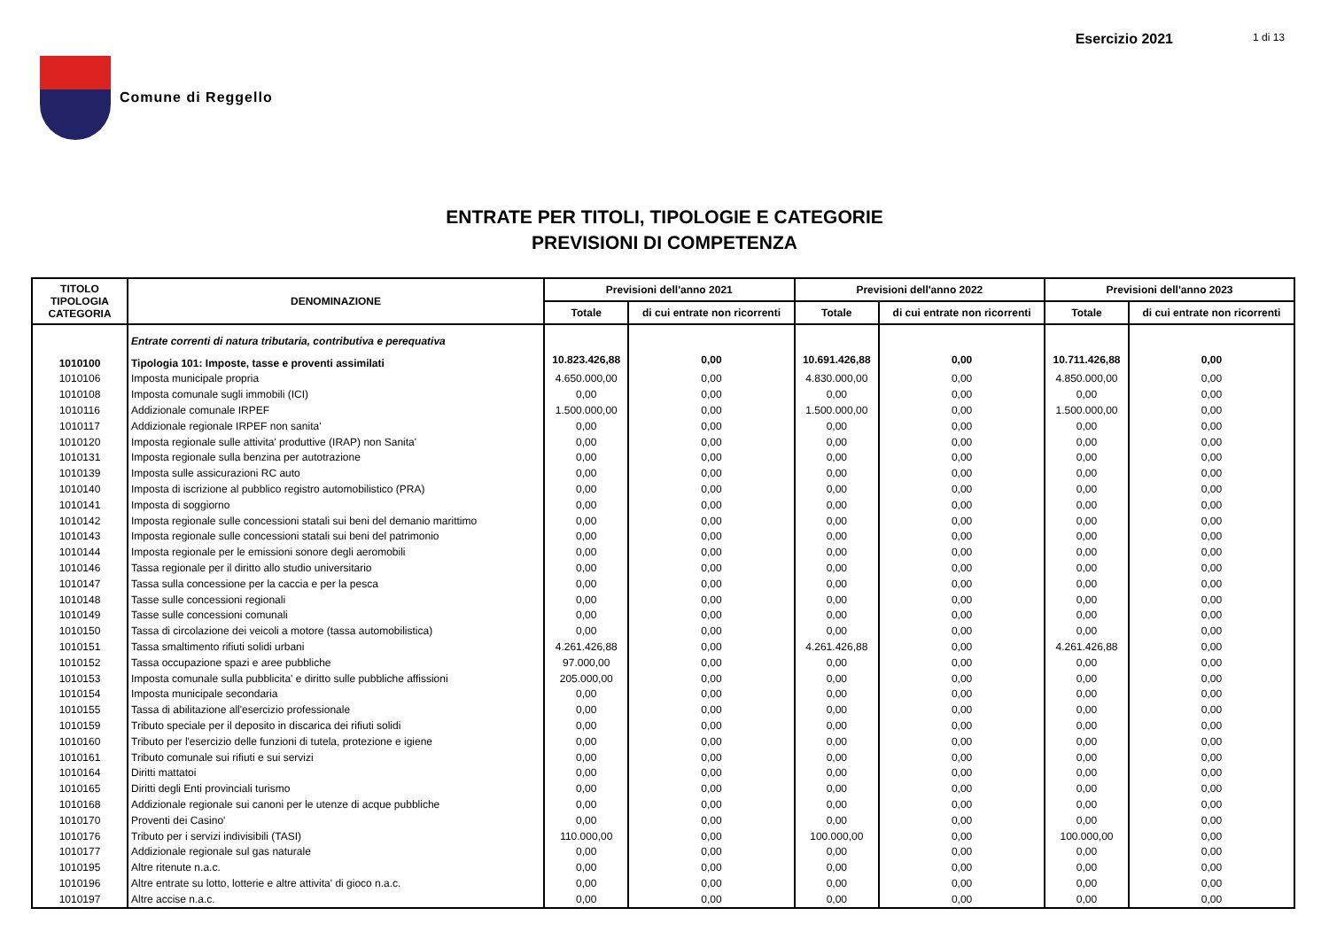Comune di Reggello Esercizio 2021 1 di 13
ENTRATE PER TITOLI, TIPOLOGIE E CATEGORIE
PREVISIONI DI COMPETENZA
| TITOLO TIPOLOGIA CATEGORIA | DENOMINAZIONE | Previsioni dell'anno 2021 | | Previsioni dell'anno 2022 | | Previsioni dell'anno 2023 | |
| --- | --- | --- | --- | --- | --- | --- | --- |
| | | Totale | di cui entrate non ricorrenti | Totale | di cui entrate non ricorrenti | Totale | di cui entrate non ricorrenti |
| | Entrate correnti di natura tributaria, contributiva e perequativa | | | | | | |
| 1010100 | Tipologia 101: Imposte, tasse e proventi assimilati | 10.823.426,88 | 0,00 | 10.691.426,88 | 0,00 | 10.711.426,88 | 0,00 |
| 1010106 | Imposta municipale propria | 4.650.000,00 | 0,00 | 4.830.000,00 | 0,00 | 4.850.000,00 | 0,00 |
| 1010108 | Imposta comunale sugli immobili (ICI) | 0,00 | 0,00 | 0,00 | 0,00 | 0,00 | 0,00 |
| 1010116 | Addizionale comunale IRPEF | 1.500.000,00 | 0,00 | 1.500.000,00 | 0,00 | 1.500.000,00 | 0,00 |
| 1010117 | Addizionale regionale IRPEF non sanita' | 0,00 | 0,00 | 0,00 | 0,00 | 0,00 | 0,00 |
| 1010120 | Imposta regionale sulle attivita' produttive (IRAP) non Sanita' | 0,00 | 0,00 | 0,00 | 0,00 | 0,00 | 0,00 |
| 1010131 | Imposta regionale sulla benzina per autotrazione | 0,00 | 0,00 | 0,00 | 0,00 | 0,00 | 0,00 |
| 1010139 | Imposta sulle assicurazioni RC auto | 0,00 | 0,00 | 0,00 | 0,00 | 0,00 | 0,00 |
| 1010140 | Imposta di iscrizione al pubblico registro automobilistico (PRA) | 0,00 | 0,00 | 0,00 | 0,00 | 0,00 | 0,00 |
| 1010141 | Imposta di soggiorno | 0,00 | 0,00 | 0,00 | 0,00 | 0,00 | 0,00 |
| 1010142 | Imposta regionale sulle concessioni statali sui beni del demanio marittimo | 0,00 | 0,00 | 0,00 | 0,00 | 0,00 | 0,00 |
| 1010143 | Imposta regionale sulle concessioni statali sui beni del patrimonio | 0,00 | 0,00 | 0,00 | 0,00 | 0,00 | 0,00 |
| 1010144 | Imposta regionale per le emissioni sonore degli aeromobili | 0,00 | 0,00 | 0,00 | 0,00 | 0,00 | 0,00 |
| 1010146 | Tassa regionale per il diritto allo studio universitario | 0,00 | 0,00 | 0,00 | 0,00 | 0,00 | 0,00 |
| 1010147 | Tassa sulla concessione per la caccia e per la pesca | 0,00 | 0,00 | 0,00 | 0,00 | 0,00 | 0,00 |
| 1010148 | Tasse sulle concessioni regionali | 0,00 | 0,00 | 0,00 | 0,00 | 0,00 | 0,00 |
| 1010149 | Tasse sulle concessioni comunali | 0,00 | 0,00 | 0,00 | 0,00 | 0,00 | 0,00 |
| 1010150 | Tassa di circolazione dei veicoli a motore (tassa automobilistica) | 0,00 | 0,00 | 0,00 | 0,00 | 0,00 | 0,00 |
| 1010151 | Tassa smaltimento rifiuti solidi urbani | 4.261.426,88 | 0,00 | 4.261.426,88 | 0,00 | 4.261.426,88 | 0,00 |
| 1010152 | Tassa occupazione spazi e aree pubbliche | 97.000,00 | 0,00 | 0,00 | 0,00 | 0,00 | 0,00 |
| 1010153 | Imposta comunale sulla pubblicita' e diritto sulle pubbliche affissioni | 205.000,00 | 0,00 | 0,00 | 0,00 | 0,00 | 0,00 |
| 1010154 | Imposta municipale secondaria | 0,00 | 0,00 | 0,00 | 0,00 | 0,00 | 0,00 |
| 1010155 | Tassa di abilitazione all'esercizio professionale | 0,00 | 0,00 | 0,00 | 0,00 | 0,00 | 0,00 |
| 1010159 | Tributo speciale per il deposito in discarica dei rifiuti solidi | 0,00 | 0,00 | 0,00 | 0,00 | 0,00 | 0,00 |
| 1010160 | Tributo per l'esercizio delle funzioni di tutela, protezione e igiene | 0,00 | 0,00 | 0,00 | 0,00 | 0,00 | 0,00 |
| 1010161 | Tributo comunale sui rifiuti e sui servizi | 0,00 | 0,00 | 0,00 | 0,00 | 0,00 | 0,00 |
| 1010164 | Diritti mattatoi | 0,00 | 0,00 | 0,00 | 0,00 | 0,00 | 0,00 |
| 1010165 | Diritti degli Enti provinciali turismo | 0,00 | 0,00 | 0,00 | 0,00 | 0,00 | 0,00 |
| 1010168 | Addizionale regionale sui canoni per le utenze di acque pubbliche | 0,00 | 0,00 | 0,00 | 0,00 | 0,00 | 0,00 |
| 1010170 | Proventi dei Casino' | 0,00 | 0,00 | 0,00 | 0,00 | 0,00 | 0,00 |
| 1010176 | Tributo per i servizi indivisibili (TASI) | 110.000,00 | 0,00 | 100.000,00 | 0,00 | 100.000,00 | 0,00 |
| 1010177 | Addizionale regionale sul gas naturale | 0,00 | 0,00 | 0,00 | 0,00 | 0,00 | 0,00 |
| 1010195 | Altre ritenute n.a.c. | 0,00 | 0,00 | 0,00 | 0,00 | 0,00 | 0,00 |
| 1010196 | Altre entrate su lotto, lotterie e altre attivita' di gioco n.a.c. | 0,00 | 0,00 | 0,00 | 0,00 | 0,00 | 0,00 |
| 1010197 | Altre accise n.a.c. | 0,00 | 0,00 | 0,00 | 0,00 | 0,00 | 0,00 |